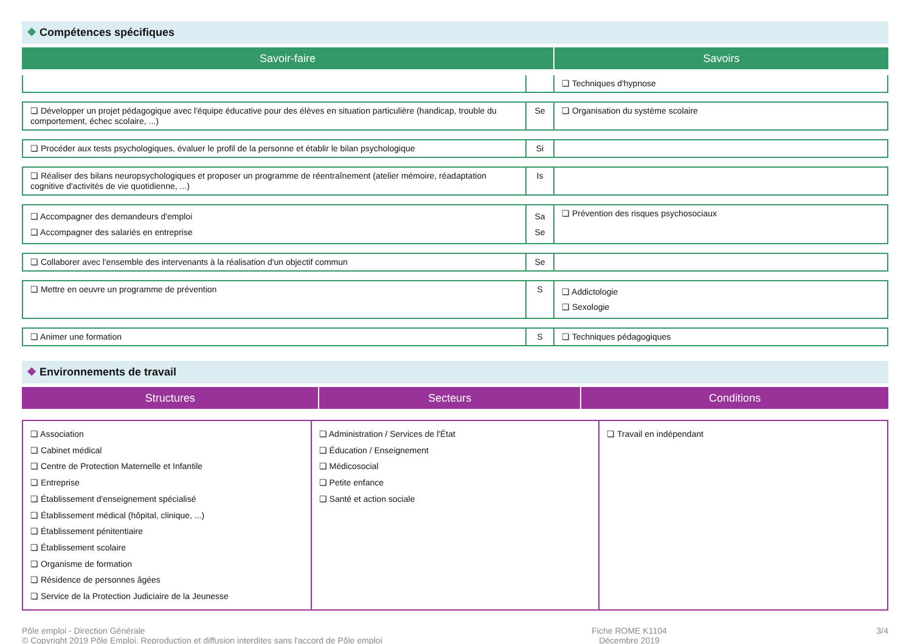❖ Compétences spécifiques
| Savoir-faire | Savoirs |
| | | ❏ Techniques d'hypnose |
| ❏ Développer un projet pédagogique avec l'équipe éducative pour des élèves en situation particulière (handicap, trouble du comportement, échec scolaire, ...) | Se | ❏ Organisation du système scolaire |
| ❏ Procéder aux tests psychologiques, évaluer le profil de la personne et établir le bilan psychologique | Si | |
| ❏ Réaliser des bilans neuropsychologiques et proposer un programme de réentraînement (atelier mémoire, réadaptation cognitive d'activités de vie quotidienne, ...) | Is | |
| ❏ Accompagner des demandeurs d'emploi ❏ Accompagner des salariés en entreprise | Sa Se | ❏ Prévention des risques psychosociaux |
| ❏ Collaborer avec l'ensemble des intervenants à la réalisation d'un objectif commun | Se | |
| ❏ Mettre en oeuvre un programme de prévention | S | ❏ Addictologie ❏ Sexologie |
| ❏ Animer une formation | S | ❏ Techniques pédagogiques |
❖ Environnements de travail
| Structures | Secteurs | Conditions |
| ❏ Association ❏ Cabinet médical ❏ Centre de Protection Maternelle et Infantile ❏ Entreprise ❏ Établissement d'enseignement spécialisé ❏ Établissement médical (hôpital, clinique, ...) ❏ Établissement pénitentiaire ❏ Établissement scolaire ❏ Organisme de formation ❏ Résidence de personnes âgées ❏ Service de la Protection Judiciaire de la Jeunesse | ❏ Administration / Services de l'État ❏ Éducation / Enseignement ❏ Médicosocial ❏ Petite enfance ❏ Santé et action sociale | ❏ Travail en indépendant |
Pôle emploi - Direction Générale
© Copyright 2019 Pôle Emploi. Reproduction et diffusion interdites sans l'accord de Pôle emploi
Fiche ROME K1104
Décembre 2019
3/4